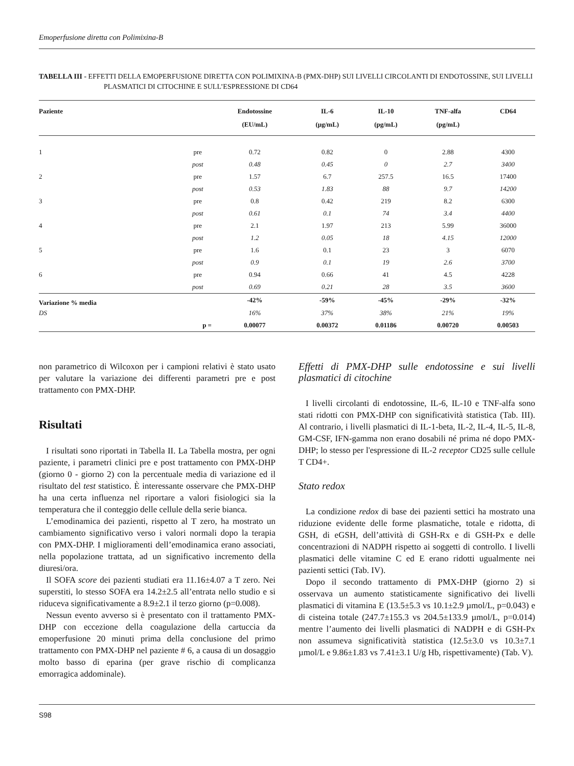Emoperfusione diretta con Polimixina-B
TABELLA III - EFFETTI DELLA EMOPERFUSIONE DIRETTA CON POLIMIXINA-B (PMX-DHP) SUI LIVELLI CIRCOLANTI DI ENDOTOSSINE, SUI LIVELLI PLASMATICI DI CITOCHINE E SULL’ESPRESSIONE DI CD64
| Paziente | | Endotossine (EU/mL) | IL-6 (µg/mL) | IL-10 (pg/mL) | TNF-alfa (pg/mL) | CD64 |
| --- | --- | --- | --- | --- | --- | --- |
| 1 | pre | 0.72 | 0.82 | 0 | 2.88 | 4300 |
| | post | 0.48 | 0.45 | 0 | 2.7 | 3400 |
| 2 | pre | 1.57 | 6.7 | 257.5 | 16.5 | 17400 |
| | post | 0.53 | 1.83 | 88 | 9.7 | 14200 |
| 3 | pre | 0.8 | 0.42 | 219 | 8.2 | 6300 |
| | post | 0.61 | 0.1 | 74 | 3.4 | 4400 |
| 4 | pre | 2.1 | 1.97 | 213 | 5.99 | 36000 |
| | post | 1.2 | 0.05 | 18 | 4.15 | 12000 |
| 5 | pre | 1.6 | 0.1 | 23 | 3 | 6070 |
| | post | 0.9 | 0.1 | 19 | 2.6 | 3700 |
| 6 | pre | 0.94 | 0.66 | 41 | 4.5 | 4228 |
| | post | 0.69 | 0.21 | 28 | 3.5 | 3600 |
| Variazione % media | | -42% | -59% | -45% | -29% | -32% |
| DS | | 16% | 37% | 38% | 21% | 19% |
| | p = | 0.00077 | 0.00372 | 0.01186 | 0.00720 | 0.00503 |
non parametrico di Wilcoxon per i campioni relativi è stato usato per valutare la variazione dei differenti parametri pre e post trattamento con PMX-DHP.
Risultati
I risultati sono riportati in Tabella II. La Tabella mostra, per ogni paziente, i parametri clinici pre e post trattamento con PMX-DHP (giorno 0 - giorno 2) con la percentuale media di variazione ed il risultato del test statistico. È interessante osservare che PMX-DHP ha una certa influenza nel riportare a valori fisiologici sia la temperatura che il conteggio delle cellule della serie bianca.
L’emodinamica dei pazienti, rispetto al T zero, ha mostrato un cambiamento significativo verso i valori normali dopo la terapia con PMX-DHP. I miglioramenti dell’emodinamica erano associati, nella popolazione trattata, ad un significativo incremento della diuresi/ora.
Il SOFA score dei pazienti studiati era 11.16±4.07 a T zero. Nei superstiti, lo stesso SOFA era 14.2±2.5 all’entrata nello studio e si riduceva significativamente a 8.9±2.1 il terzo giorno (p=0.008).
Nessun evento avverso si è presentato con il trattamento PMX-DHP con eccezione della coagulazione della cartuccia da emoperfusione 20 minuti prima della conclusione del primo trattamento con PMX-DHP nel paziente # 6, a causa di un dosaggio molto basso di eparina (per grave rischio di complicanza emorragica addominale).
Effetti di PMX-DHP sulle endotossine e sui livelli plasmatici di citochine
I livelli circolanti di endotossine, IL-6, IL-10 e TNF-alfa sono stati ridotti con PMX-DHP con significatività statistica (Tab. III). Al contrario, i livelli plasmatici di IL-1-beta, IL-2, IL-4, IL-5, IL-8, GM-CSF, IFN-gamma non erano dosabili né prima né dopo PMX-DHP; lo stesso per l'espressione di IL-2 receptor CD25 sulle cellule T CD4+.
Stato redox
La condizione redox di base dei pazienti settici ha mostrato una riduzione evidente delle forme plasmatiche, totale e ridotta, di GSH, di eGSH, dell’attività di GSH-Rx e di GSH-Px e delle concentrazioni di NADPH rispetto ai soggetti di controllo. I livelli plasmatici delle vitamine C ed E erano ridotti ugualmente nei pazienti settici (Tab. IV).
Dopo il secondo trattamento di PMX-DHP (giorno 2) si osservava un aumento statisticamente significativo dei livelli plasmatici di vitamina E (13.5±5.3 vs 10.1±2.9 µmol/L, p=0.043) e di cisteina totale (247.7±155.3 vs 204.5±133.9 µmol/L, p=0.014) mentre l’aumento dei livelli plasmatici di NADPH e di GSH-Px non assumeva significatività statistica (12.5±3.0 vs 10.3±7.1 µmol/L e 9.86±1.83 vs 7.41±3.1 U/g Hb, rispettivamente) (Tab. V).
S98